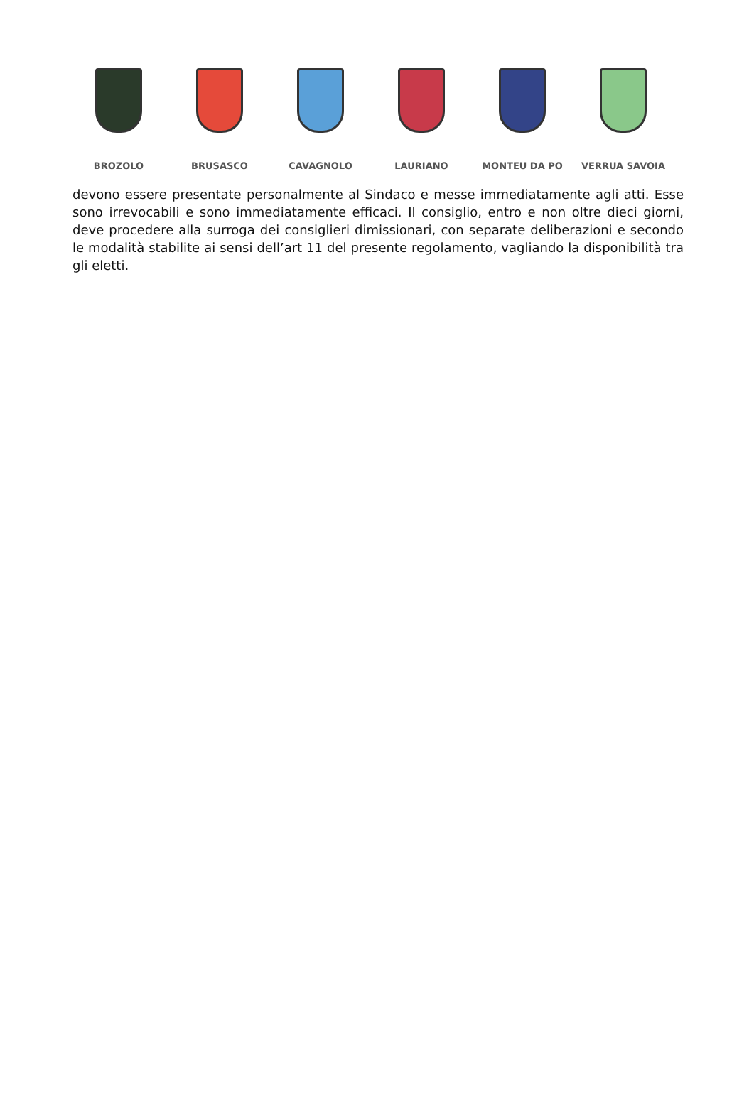BROZOLO BRUSASCO CAVAGNOLO LAURIANO MONTEU DA PO VERRUA SAVOIA
devono essere presentate personalmente al Sindaco e messe immediatamente agli atti. Esse sono irrevocabili e sono immediatamente efficaci. Il consiglio, entro e non oltre dieci giorni, deve procedere alla surroga dei consiglieri dimissionari, con separate deliberazioni e secondo le modalità stabilite ai sensi dell’art 11 del presente regolamento, vagliando la disponibilità tra gli eletti.